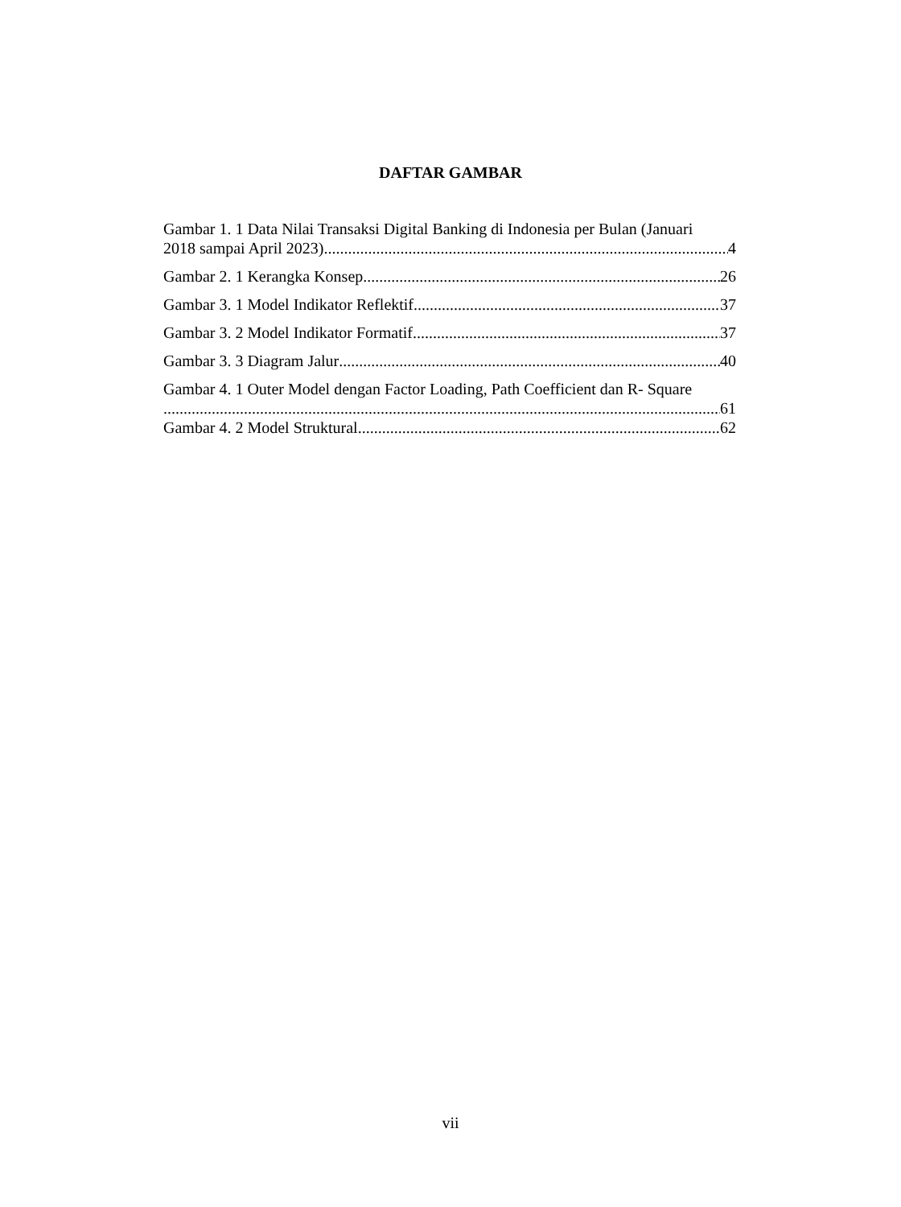DAFTAR GAMBAR
Gambar 1. 1 Data Nilai Transaksi Digital Banking di Indonesia per Bulan (Januari
2018 sampai April 2023) 4
Gambar 2. 1 Kerangka Konsep 26
Gambar 3. 1 Model Indikator Reflektif 37
Gambar 3. 2 Model Indikator Formatif 37
Gambar 3. 3 Diagram Jalur 40
Gambar 4. 1 Outer Model dengan Factor Loading, Path Coefficient dan R- Square
61
Gambar 4. 2 Model Struktural 62
vii